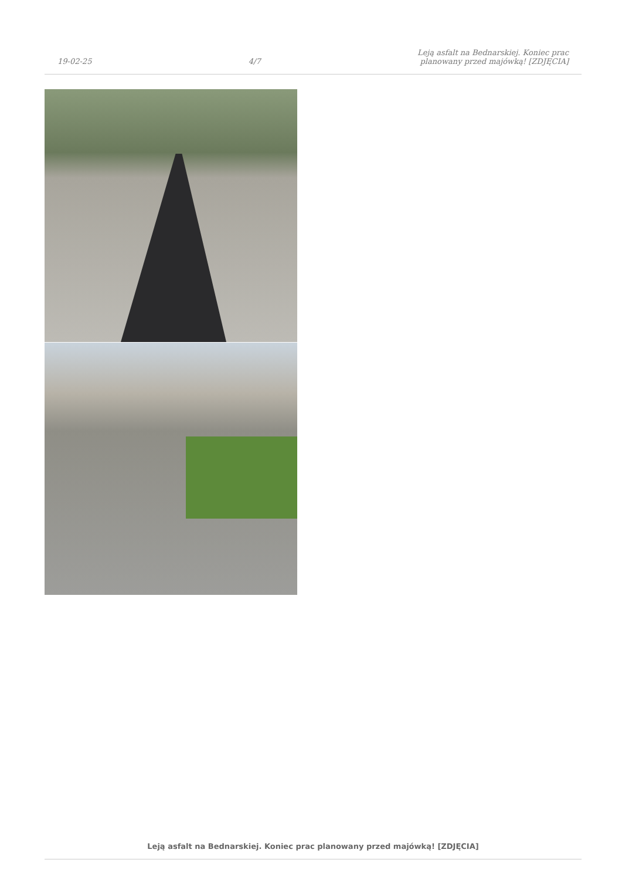19-02-25
4/7
Leją asfalt na Bednarskiej. Koniec prac
planowany przed majówką! [ZDJĘCIA]
Leją asfalt na Bednarskiej. Koniec prac planowany przed majówką! [ZDJĘCIA]